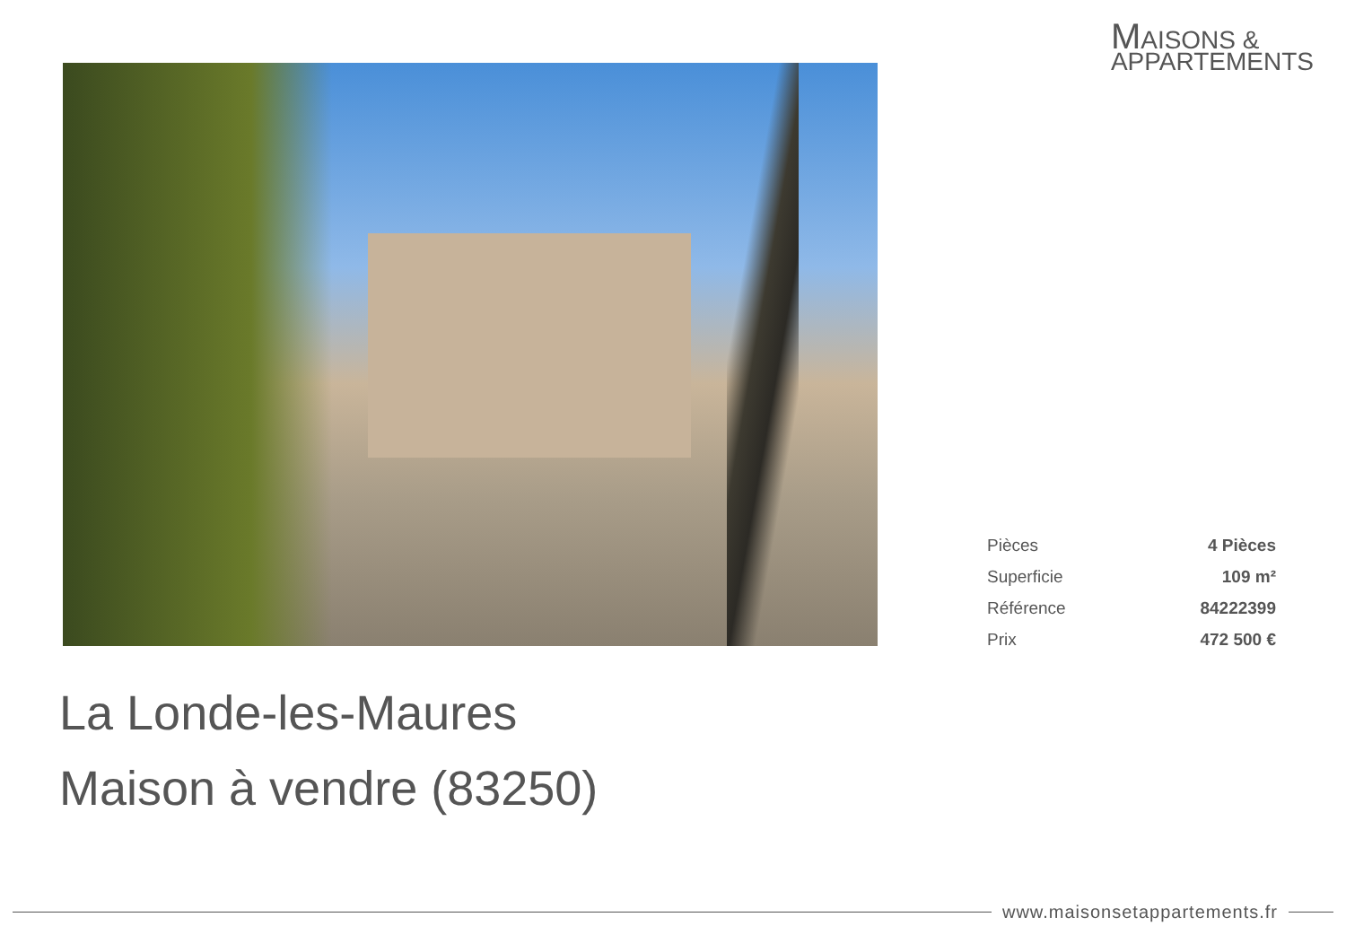MAISONS &
APPARTEMENTS
| Pièces | 4 Pièces |
| Superficie | 109 m² |
| Référence | 84222399 |
| Prix | 472 500 € |
La Londe-les-Maures
Maison à vendre (83250)
www.maisonsetappartements.fr